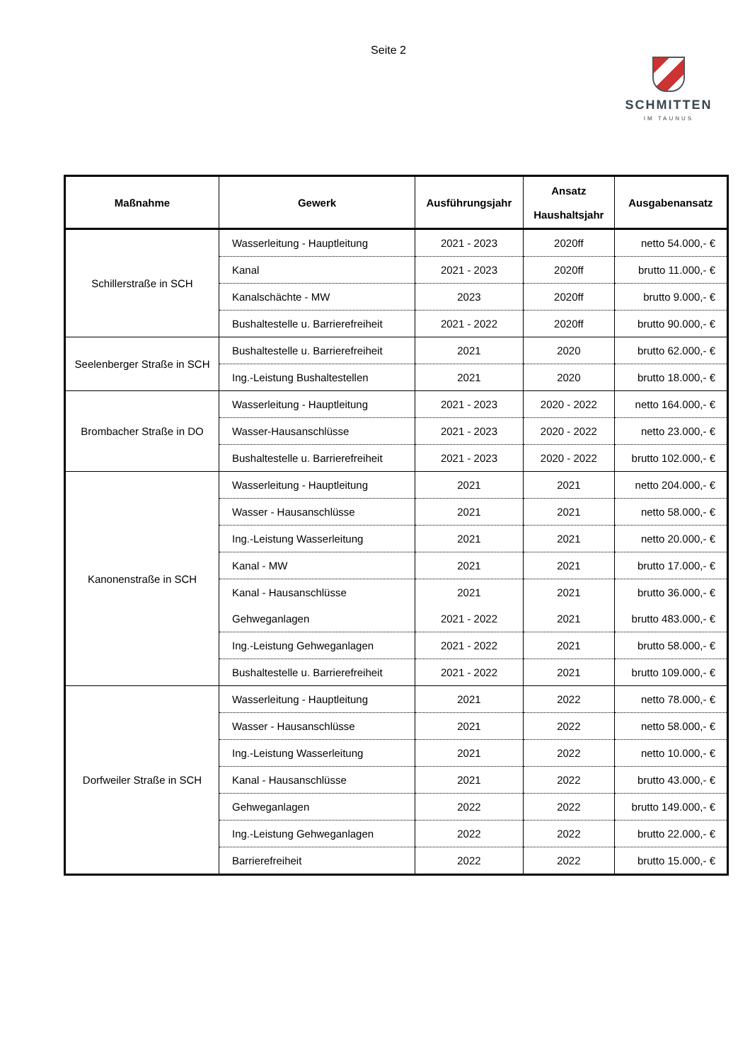Seite 2
SCHMITTEN
IM TAUNUS
| Maßnahme | Gewerk | Ausführungsjahr | Ansatz Haushaltsjahr | Ausgabenansatz |
| --- | --- | --- | --- | --- |
| Schillerstraße in SCH | Wasserleitung - Hauptleitung | 2021 - 2023 | 2020ff | netto 54.000,- € |
| | Kanal | 2021 - 2023 | 2020ff | brutto 11.000,- € |
| | Kanalschächte - MW | 2023 | 2020ff | brutto 9.000,- € |
| | Bushaltestelle u. Barrierefreiheit | 2021 - 2022 | 2020ff | brutto 90.000,- € |
| Seelenberger Straße in SCH | Bushaltestelle u. Barrierefreiheit | 2021 | 2020 | brutto 62.000,- € |
| | Ing.-Leistung Bushaltestellen | 2021 | 2020 | brutto 18.000,- € |
| Brombacher Straße in DO | Wasserleitung - Hauptleitung | 2021 - 2023 | 2020 - 2022 | netto 164.000,- € |
| | Wasser-Hausanschlüsse | 2021 - 2023 | 2020 - 2022 | netto 23.000,- € |
| | Bushaltestelle u. Barrierefreiheit | 2021 - 2023 | 2020 - 2022 | brutto 102.000,- € |
| Kanonenstraße in SCH | Wasserleitung - Hauptleitung | 2021 | 2021 | netto 204.000,- € |
| | Wasser - Hausanschlüsse | 2021 | 2021 | netto 58.000,- € |
| | Ing.-Leistung Wasserleitung | 2021 | 2021 | netto 20.000,- € |
| | Kanal - MW | 2021 | 2021 | brutto 17.000,- € |
| | Kanal - Hausanschlüsse | 2021 | 2021 | brutto 36.000,- € |
| | Gehweganlagen | 2021 - 2022 | 2021 | brutto 483.000,- € |
| | Ing.-Leistung Gehweganlagen | 2021 - 2022 | 2021 | brutto 58.000,- € |
| | Bushaltestelle u. Barrierefreiheit | 2021 - 2022 | 2021 | brutto 109.000,- € |
| Dorfweiler Straße in SCH | Wasserleitung - Hauptleitung | 2021 | 2022 | netto 78.000,- € |
| | Wasser - Hausanschlüsse | 2021 | 2022 | netto 58.000,- € |
| | Ing.-Leistung Wasserleitung | 2021 | 2022 | netto 10.000,- € |
| | Kanal - Hausanschlüsse | 2021 | 2022 | brutto 43.000,- € |
| | Gehweganlagen | 2022 | 2022 | brutto 149.000,- € |
| | Ing.-Leistung Gehweganlagen | 2022 | 2022 | brutto 22.000,- € |
| | Barrierefreiheit | 2022 | 2022 | brutto 15.000,- € |